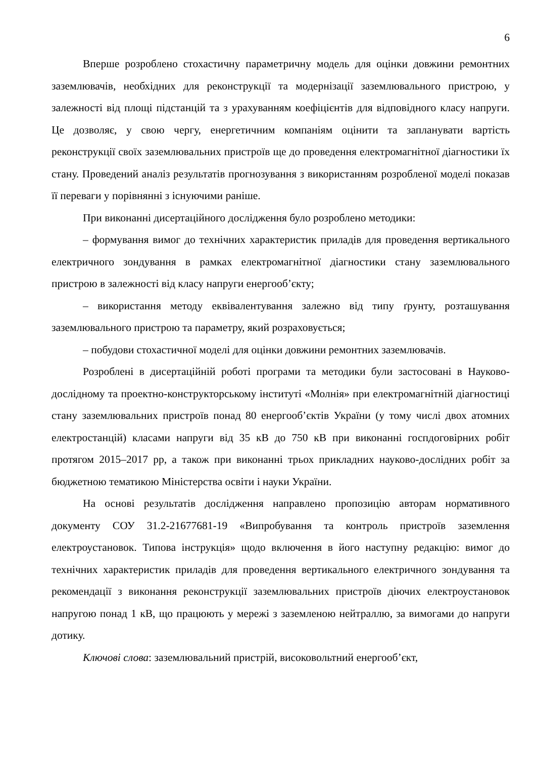6
Вперше розроблено стохастичну параметричну модель для оцінки довжини ремонтних заземлювачів, необхідних для реконструкції та модернізації заземлювального пристрою, у залежності від площі підстанцій та з урахуванням коефіцієнтів для відповідного класу напруги. Це дозволяє, у свою чергу, енергетичним компаніям оцінити та запланувати вартість реконструкції своїх заземлювальних пристроїв ще до проведення електромагнітної діагностики їх стану. Проведений аналіз результатів прогнозування з використанням розробленої моделі показав її переваги у порівнянні з існуючими раніше.
При виконанні дисертаційного дослідження було розроблено методики:
– формування вимог до технічних характеристик приладів для проведення вертикального електричного зондування в рамках електромагнітної діагностики стану заземлювального пристрою в залежності від класу напруги енергооб’єкту;
– використання методу еквівалентування залежно від типу ґрунту, розташування заземлювального пристрою та параметру, який розраховується;
– побудови стохастичної моделі для оцінки довжини ремонтних заземлювачів.
Розроблені в дисертаційній роботі програми та методики були застосовані в Науково-дослідному та проектно-конструкторському інституті «Молнія» при електромагнітній діагностиці стану заземлювальних пристроїв понад 80 енергооб’єктів України (у тому числі двох атомних електростанцій) класами напруги від 35 кВ до 750 кВ при виконанні госпдоговірних робіт протягом 2015–2017 рр, а також при виконанні трьох прикладних науково-дослідних робіт за бюджетною тематикою Міністерства освіти і науки України.
На основі результатів дослідження направлено пропозицію авторам нормативного документу СОУ 31.2-21677681-19 «Випробування та контроль пристроїв заземлення електроустановок. Типова інструкція» щодо включення в його наступну редакцію: вимог до технічних характеристик приладів для проведення вертикального електричного зондування та рекомендації з виконання реконструкції заземлювальних пристроїв діючих електроустановок напругою понад 1 кВ, що працюють у мережі з заземленою нейтраллю, за вимогами до напруги дотику.
Ключові слова: заземлювальний пристрій, високовольтний енергооб’єкт,